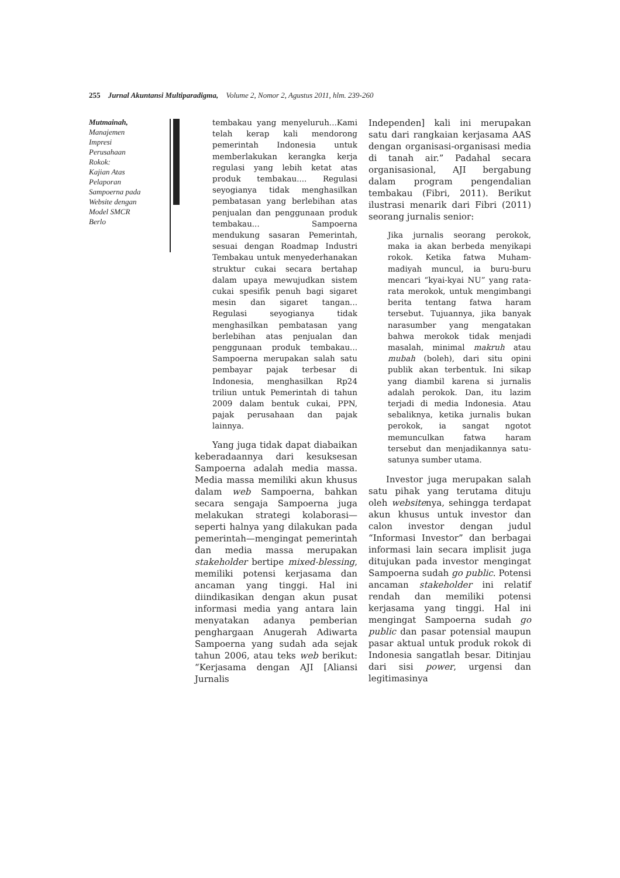255 Jurnal Akuntansi Multiparadigma, Volume 2, Nomor 2, Agustus 2011, hlm. 239-260
Mutmainah,
Manajemen
Impresi
Perusahaan
Rokok:
Kajian Atas
Pelaporan
Sampoerna pada
Website dengan
Model SMCR
Berlo
tembakau yang menyeluruh...Kami telah kerap kali mendorong pemerintah Indonesia untuk memberlakukan kerangka kerja regulasi yang lebih ketat atas produk tembakau.... Regulasi seyogianya tidak menghasilkan pembatasan yang berlebihan atas penjualan dan penggunaan produk tembakau... Sampoerna mendukung sasaran Pemerintah, sesuai dengan Roadmap Industri Tembakau untuk menyederhanakan struktur cukai secara bertahap dalam upaya mewujudkan sistem cukai spesifik penuh bagi sigaret mesin dan sigaret tangan... Regulasi seyogianya tidak menghasilkan pembatasan yang berlebihan atas penjualan dan penggunaan produk tembakau... Sampoerna merupakan salah satu pembayar pajak terbesar di Indonesia, menghasilkan Rp24 triliun untuk Pemerintah di tahun 2009 dalam bentuk cukai, PPN, pajak perusahaan dan pajak lainnya.
Yang juga tidak dapat diabaikan keberadaannya dari kesuksesan Sampoerna adalah media massa. Media massa memiliki akun khusus dalam web Sampoerna, bahkan secara sengaja Sampoerna juga melakukan strategi kolaborasi—seperti halnya yang dilakukan pada pemerintah—mengingat pemerintah dan media massa merupakan stakeholder bertipe mixed-blessing, memiliki potensi kerjasama dan ancaman yang tinggi. Hal ini diindikasikan dengan akun pusat informasi media yang antara lain menyatakan adanya pemberian penghargaan Anugerah Adiwarta Sampoerna yang sudah ada sejak tahun 2006, atau teks web berikut: “Kerjasama dengan AJI [Aliansi Jurnalis
Independen] kali ini merupakan satu dari rangkaian kerjasama AAS dengan organisasi-organisasi media di tanah air.” Padahal secara organisasional, AJI bergabung dalam program pengendalian tembakau (Fibri, 2011). Berikut ilustrasi menarik dari Fibri (2011) seorang jurnalis senior:
Jika jurnalis seorang perokok, maka ia akan berbeda menyikapi rokok. Ketika fatwa Muham-madiyah muncul, ia buru-buru mencari “kyai-kyai NU” yang rata-rata merokok, untuk mengimbangi berita tentang fatwa haram tersebut. Tujuannya, jika banyak narasumber yang mengatakan bahwa merokok tidak menjadi masalah, minimal makruh atau mubah (boleh), dari situ opini publik akan terbentuk. Ini sikap yang diambil karena si jurnalis adalah perokok. Dan, itu lazim terjadi di media Indonesia. Atau sebaliknya, ketika jurnalis bukan perokok, ia sangat ngotot memunculkan fatwa haram tersebut dan menjadikannya satu-satunya sumber utama.
Investor juga merupakan salah satu pihak yang terutama dituju oleh websitenya, sehingga terdapat akun khusus untuk investor dan calon investor dengan judul “Informasi Investor” dan berbagai informasi lain secara implisit juga ditujukan pada investor mengingat Sampoerna sudah go public. Potensi ancaman stakeholder ini relatif rendah dan memiliki potensi kerjasama yang tinggi. Hal ini mengingat Sampoerna sudah go public dan pasar potensial maupun pasar aktual untuk produk rokok di Indonesia sangatlah besar. Ditinjau dari sisi power, urgensi dan legitimasinya